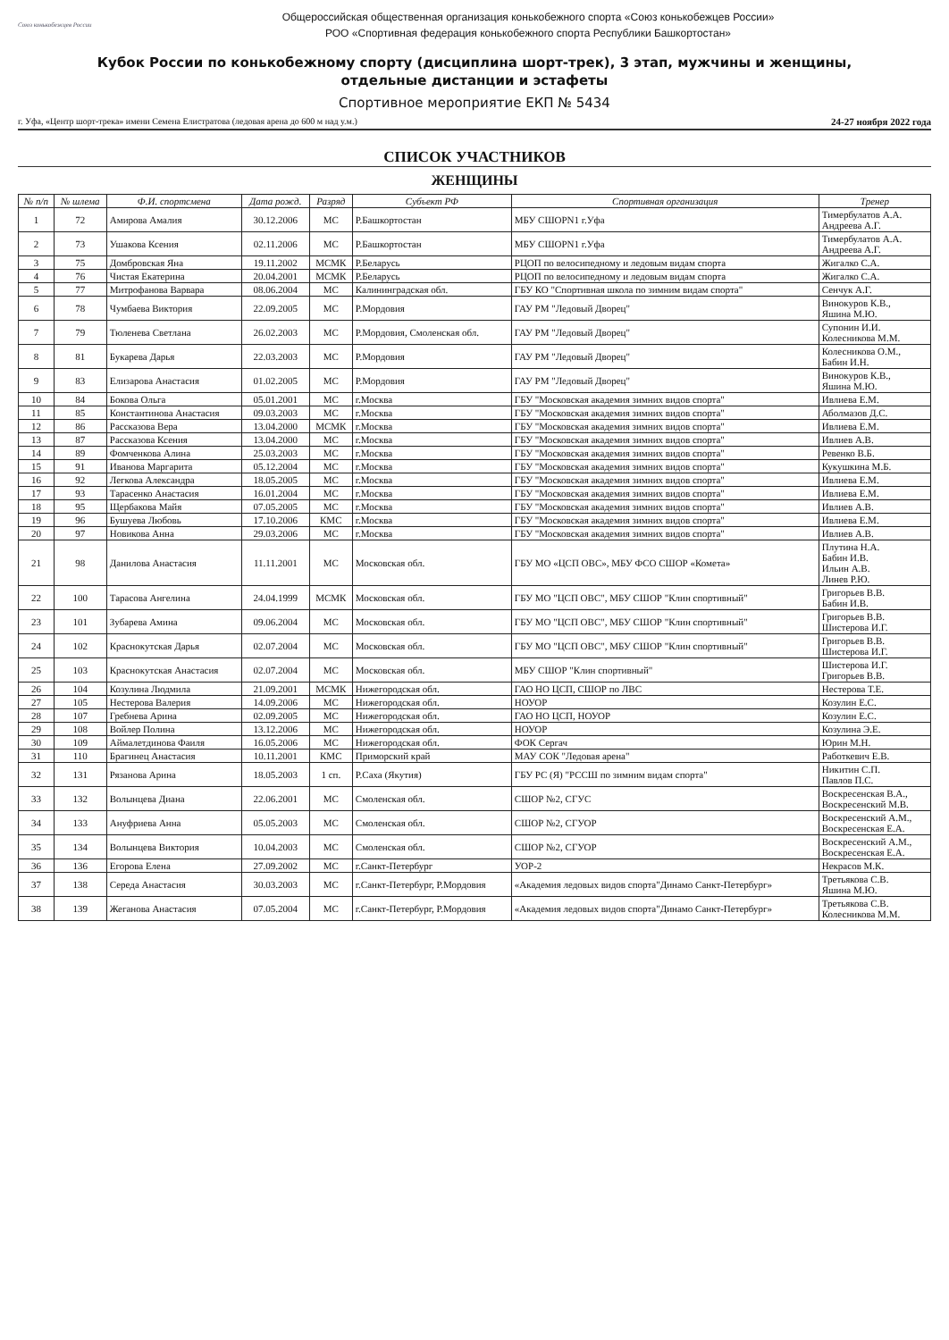Союз конькобежцев России
Общероссийская общественная организация конькобежного спорта «Союз конькобежцев России»
РОО «Спортивная федерация конькобежного спорта Республики Башкортостан»
Кубок России по конькобежному спорту (дисциплина шорт-трек), 3 этап, мужчины и женщины,
отдельные дистанции и эстафеты
Спортивное мероприятие ЕКП № 5434
г. Уфа, «Центр шорт-трека» имени Семена Елистратова (ледовая арена до 600 м над у.м.) 24-27 ноября 2022 года
СПИСОК УЧАСТНИКОВ
ЖЕНЩИНЫ
| № п/п | № шлема | Ф.И. спортсмена | Дата рожд. | Разряд | Субъект РФ | Спортивная организация | Тренер |
| --- | --- | --- | --- | --- | --- | --- | --- |
| 1 | 72 | Амирова Амалия | 30.12.2006 | МС | Р.Башкортостан | МБУ СШОРN1 г.Уфа | Тимербулатов А.А. Андреева А.Г. |
| 2 | 73 | Ушакова Ксения | 02.11.2006 | МС | Р.Башкортостан | МБУ СШОРN1 г.Уфа | Тимербулатов А.А. Андреева А.Г. |
| 3 | 75 | Домбровская Яна | 19.11.2002 | МСМК | Р.Беларусь | РЦОП по велосипедному и ледовым видам спорта | Жигалко С.А. |
| 4 | 76 | Чистая Екатерина | 20.04.2001 | МСМК | Р.Беларусь | РЦОП по велосипедному и ледовым видам спорта | Жигалко С.А. |
| 5 | 77 | Митрофанова Варвара | 08.06.2004 | МС | Калининградская обл. | ГБУ КО "Спортивная школа по зимним видам спорта" | Сенчук А.Г. |
| 6 | 78 | Чумбаева Виктория | 22.09.2005 | МС | Р.Мордовия | ГАУ РМ "Ледовый Дворец" | Винокуров К.В., Яшина М.Ю. |
| 7 | 79 | Тюленева Светлана | 26.02.2003 | МС | Р.Мордовия, Смоленская обл. | ГАУ РМ "Ледовый Дворец" | Супонин И.И. Колесникова М.М. |
| 8 | 81 | Букарева Дарья | 22.03.2003 | МС | Р.Мордовия | ГАУ РМ "Ледовый Дворец" | Колесникова О.М., Бабин И.Н. |
| 9 | 83 | Елизарова Анастасия | 01.02.2005 | МС | Р.Мордовия | ГАУ РМ "Ледовый Дворец" | Винокуров К.В., Яшина М.Ю. |
| 10 | 84 | Бокова Ольга | 05.01.2001 | МС | г.Москва | ГБУ "Московская академия зимних видов спорта" | Ивлиева Е.М. |
| 11 | 85 | Константинова Анастасия | 09.03.2003 | МС | г.Москва | ГБУ "Московская академия зимних видов спорта" | Аболмазов Д.С. |
| 12 | 86 | Рассказова Вера | 13.04.2000 | МСМК | г.Москва | ГБУ "Московская академия зимних видов спорта" | Ивлиева Е.М. |
| 13 | 87 | Рассказова Ксения | 13.04.2000 | МС | г.Москва | ГБУ "Московская академия зимних видов спорта" | Ивлиев А.В. |
| 14 | 89 | Фомченкова Алина | 25.03.2003 | МС | г.Москва | ГБУ "Московская академия зимних видов спорта" | Ревенко В.Б. |
| 15 | 91 | Иванова Маргарита | 05.12.2004 | МС | г.Москва | ГБУ "Московская академия зимних видов спорта" | Кукушкина М.Б. |
| 16 | 92 | Легкова Александра | 18.05.2005 | МС | г.Москва | ГБУ "Московская академия зимних видов спорта" | Ивлиева Е.М. |
| 17 | 93 | Тарасенко Анастасия | 16.01.2004 | МС | г.Москва | ГБУ "Московская академия зимних видов спорта" | Ивлиева Е.М. |
| 18 | 95 | Щербакова Майя | 07.05.2005 | МС | г.Москва | ГБУ "Московская академия зимних видов спорта" | Ивлиев А.В. |
| 19 | 96 | Бушуева Любовь | 17.10.2006 | КМС | г.Москва | ГБУ "Московская академия зимних видов спорта" | Ивлиева Е.М. |
| 20 | 97 | Новикова Анна | 29.03.2006 | МС | г.Москва | ГБУ "Московская академия зимних видов спорта" | Ивлиев А.В. |
| 21 | 98 | Данилова Анастасия | 11.11.2001 | МС | Московская обл. | ГБУ МО «ЦСП ОВС», МБУ ФСО СШОР «Комета» | Плутина Н.А. Бабин И.В. Ильин А.В. Линев Р.Ю. |
| 22 | 100 | Тарасова Ангелина | 24.04.1999 | МСМК | Московская обл. | ГБУ МО "ЦСП ОВС", МБУ СШОР "Клин спортивный" | Григорьев В.В. Бабин И.В. |
| 23 | 101 | Зубарева Амина | 09.06.2004 | МС | Московская обл. | ГБУ МО "ЦСП ОВС", МБУ СШОР "Клин спортивный" | Григорьев В.В. Шистерова И.Г. |
| 24 | 102 | Краснокутская Дарья | 02.07.2004 | МС | Московская обл. | ГБУ МО "ЦСП ОВС", МБУ СШОР "Клин спортивный" | Григорьев В.В. Шистерова И.Г. |
| 25 | 103 | Краснокутская Анастасия | 02.07.2004 | МС | Московская обл. | МБУ СШОР "Клин спортивный" | Шистерова И.Г. Григорьев В.В. |
| 26 | 104 | Козулина Людмила | 21.09.2001 | МСМК | Нижегородская обл. | ГАО НО ЦСП, СШОР по ЛВС | Нестерова Т.Е. |
| 27 | 105 | Нестерова Валерия | 14.09.2006 | МС | Нижегородская обл. | НОУОР | Козулин Е.С. |
| 28 | 107 | Гребнева Арина | 02.09.2005 | МС | Нижегородская обл. | ГАО НО ЦСП, НОУОР | Козулин Е.С. |
| 29 | 108 | Войлер Полина | 13.12.2006 | МС | Нижегородская обл. | НОУОР | Козулина Э.Е. |
| 30 | 109 | Аймалетдинова Фаиля | 16.05.2006 | МС | Нижегородская обл. | ФОК Сергач | Юрин М.Н. |
| 31 | 110 | Брагинец Анастасия | 10.11.2001 | КМС | Приморский край | МАУ СОК "Ледовая арена" | Работкевич Е.В. |
| 32 | 131 | Рязанова Арина | 18.05.2003 | 1 сп. | Р.Саха (Якутия) | ГБУ РС (Я) "РССШ по зимним видам спорта" | Никитин С.П. Павлов П.С. |
| 33 | 132 | Волынцева Диана | 22.06.2001 | МС | Смоленская обл. | СШОР №2, СГУС | Воскресенская В.А., Воскресенский М.В. |
| 34 | 133 | Ануфриева Анна | 05.05.2003 | МС | Смоленская обл. | СШОР №2, СГУОР | Воскресенский А.М., Воскресенская Е.А. |
| 35 | 134 | Волынцева Виктория | 10.04.2003 | МС | Смоленская обл. | СШОР №2, СГУОР | Воскресенский А.М., Воскресенская Е.А. |
| 36 | 136 | Егорова Елена | 27.09.2002 | МС | г.Санкт-Петербург | УОР-2 | Некрасов М.К. |
| 37 | 138 | Середа Анастасия | 30.03.2003 | МС | г.Санкт-Петербург, Р.Мордовия | «Академия ледовых видов спорта"Динамо Санкт-Петербург» | Третьякова С.В. Яшина М.Ю. |
| 38 | 139 | Жеганова Анастасия | 07.05.2004 | МС | г.Санкт-Петербург, Р.Мордовия | «Академия ледовых видов спорта"Динамо Санкт-Петербург» | Третьякова С.В. Колесникова М.М. |